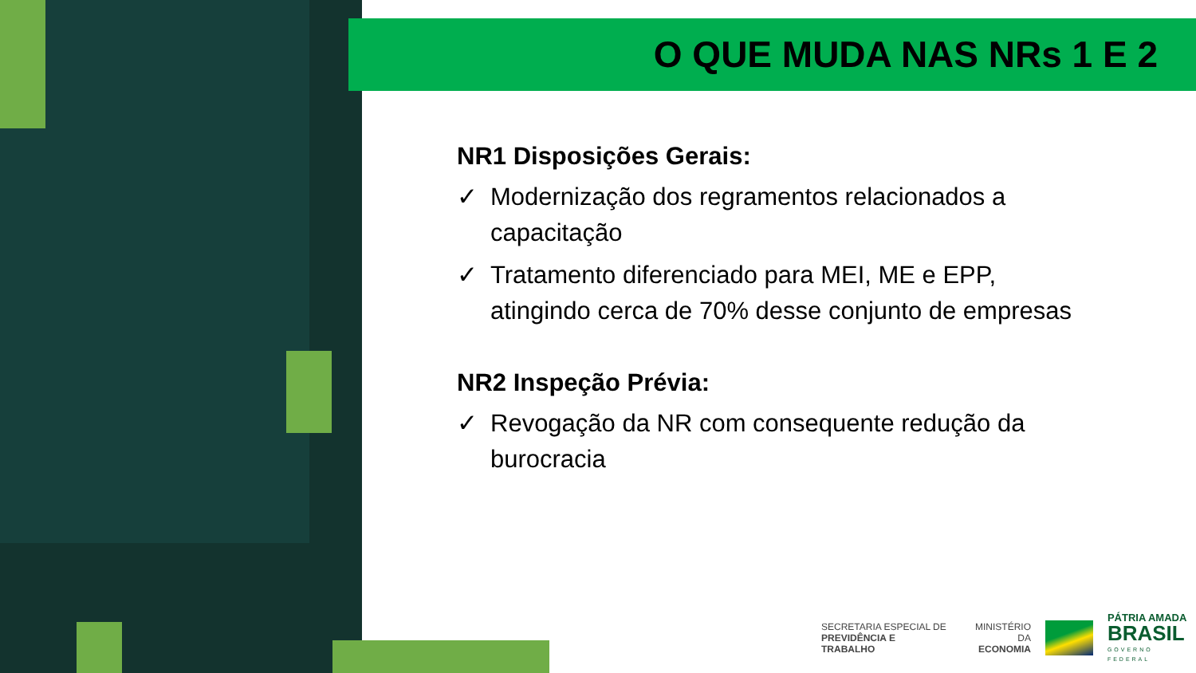O QUE MUDA NAS NRs 1 E 2
NR1 Disposições Gerais:
✓ Modernização dos regramentos relacionados a capacitação
✓ Tratamento diferenciado para MEI, ME e EPP, atingindo cerca de 70% desse conjunto de empresas
NR2 Inspeção Prévia:
✓ Revogação da NR com consequente redução da burocracia
SECRETARIA ESPECIAL DE
PREVIDÊNCIA E TRABALHO
MINISTÉRIO DA
ECONOMIA
PÁTRIA AMADA
BRASIL
GOVERNO FEDERAL